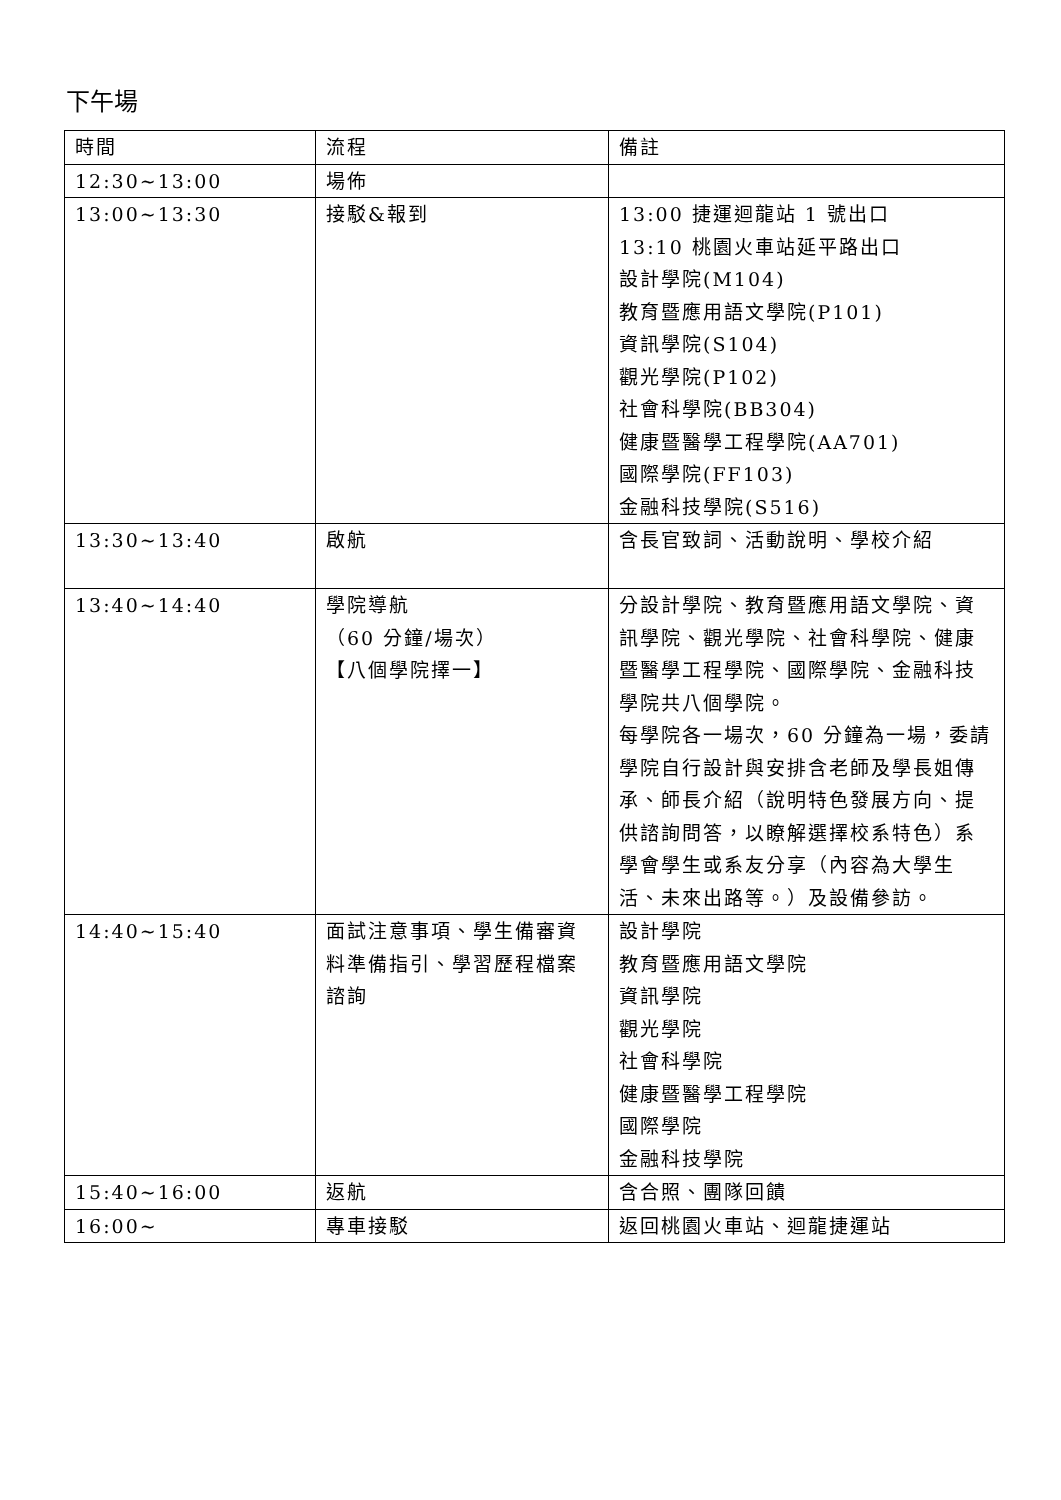下午場
| 時間 | 流程 | 備註 |
| 12:30~13:00 | 場佈 | |
| 13:00~13:30 | 接駁&報到 | 13:00 捷運迴龍站 1 號出口 13:10 桃園火車站延平路出口 設計學院(M104) 教育暨應用語文學院(P101) 資訊學院(S104) 觀光學院(P102) 社會科學院(BB304) 健康暨醫學工程學院(AA701) 國際學院(FF103) 金融科技學院(S516) |
| 13:30~13:40 | 啟航 | 含長官致詞、活動說明、學校介紹 |
| 13:40~14:40 | 學院導航 （60 分鐘/場次） 【八個學院擇一】 | 分設計學院、教育暨應用語文學院、資訊學院、觀光學院、社會科學院、健康暨醫學工程學院、國際學院、金融科技學院共八個學院。 每學院各一場次，60 分鐘為一場，委請學院自行設計與安排含老師及學長姐傳承、師長介紹（說明特色發展方向、提供諮詢問答，以瞭解選擇校系特色）系學會學生或系友分享（內容為大學生活、未來出路等。）及設備參訪。 |
| 14:40~15:40 | 面試注意事項、學生備審資料準備指引、學習歷程檔案諮詢 | 設計學院 教育暨應用語文學院 資訊學院 觀光學院 社會科學院 健康暨醫學工程學院 國際學院 金融科技學院 |
| 15:40~16:00 | 返航 | 含合照、團隊回饋 |
| 16:00~ | 專車接駁 | 返回桃園火車站、迴龍捷運站 |